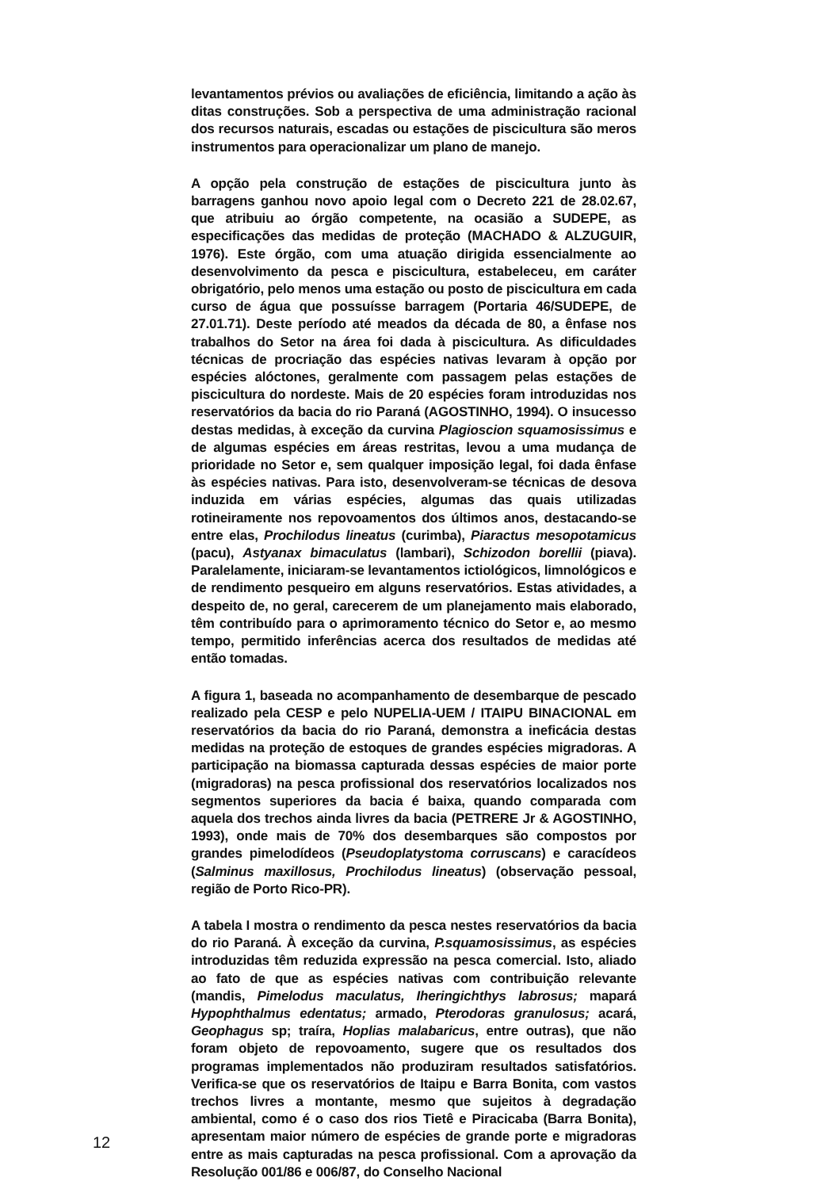levantamentos prévios ou avaliações de eficiência, limitando a ação às ditas construções. Sob a perspectiva de uma administração racional dos recursos naturais, escadas ou estações de piscicultura são meros instrumentos para operacionalizar um plano de manejo.
A opção pela construção de estações de piscicultura junto às barragens ganhou novo apoio legal com o Decreto 221 de 28.02.67, que atribuiu ao órgão competente, na ocasião a SUDEPE, as especificações das medidas de proteção (MACHADO & ALZUGUIR, 1976). Este órgão, com uma atuação dirigida essencialmente ao desenvolvimento da pesca e piscicultura, estabeleceu, em caráter obrigatório, pelo menos uma estação ou posto de piscicultura em cada curso de água que possuísse barragem (Portaria 46/SUDEPE, de 27.01.71). Deste período até meados da década de 80, a ênfase nos trabalhos do Setor na área foi dada à piscicultura. As dificuldades técnicas de procriação das espécies nativas levaram à opção por espécies alóctones, geralmente com passagem pelas estações de piscicultura do nordeste. Mais de 20 espécies foram introduzidas nos reservatórios da bacia do rio Paraná (AGOSTINHO, 1994). O insucesso destas medidas, à exceção da curvina Plagioscion squamosissimus e de algumas espécies em áreas restritas, levou a uma mudança de prioridade no Setor e, sem qualquer imposição legal, foi dada ênfase às espécies nativas. Para isto, desenvolveram-se técnicas de desova induzida em várias espécies, algumas das quais utilizadas rotineiramente nos repovoamentos dos últimos anos, destacando-se entre elas, Prochilodus lineatus (curimba), Piaractus mesopotamicus (pacu), Astyanax bimaculatus (lambari), Schizodon borellii (piava). Paralelamente, iniciaram-se levantamentos ictiológicos, limnológicos e de rendimento pesqueiro em alguns reservatórios. Estas atividades, a despeito de, no geral, carecerem de um planejamento mais elaborado, têm contribuído para o aprimoramento técnico do Setor e, ao mesmo tempo, permitido inferências acerca dos resultados de medidas até então tomadas.
A figura 1, baseada no acompanhamento de desembarque de pescado realizado pela CESP e pelo NUPELIA-UEM / ITAIPU BINACIONAL em reservatórios da bacia do rio Paraná, demonstra a ineficácia destas medidas na proteção de estoques de grandes espécies migradoras. A participação na biomassa capturada dessas espécies de maior porte (migradoras) na pesca profissional dos reservatórios localizados nos segmentos superiores da bacia é baixa, quando comparada com aquela dos trechos ainda livres da bacia (PETRERE Jr & AGOSTINHO, 1993), onde mais de 70% dos desembarques são compostos por grandes pimelodídeos (Pseudoplatystoma corruscans) e caracídeos (Salminus maxillosus, Prochilodus lineatus) (observação pessoal, região de Porto Rico-PR).
A tabela I mostra o rendimento da pesca nestes reservatórios da bacia do rio Paraná. À exceção da curvina, P.squamosissimus, as espécies introduzidas têm reduzida expressão na pesca comercial. Isto, aliado ao fato de que as espécies nativas com contribuição relevante (mandis, Pimelodus maculatus, Iheringichthys labrosus; mapará Hypophthalmus edentatus; armado, Pterodoras granulosus; acará, Geophagus sp; traíra, Hoplias malabaricus, entre outras), que não foram objeto de repovoamento, sugere que os resultados dos programas implementados não produziram resultados satisfatórios. Verifica-se que os reservatórios de Itaipu e Barra Bonita, com vastos trechos livres a montante, mesmo que sujeitos à degradação ambiental, como é o caso dos rios Tietê e Piracicaba (Barra Bonita), apresentam maior número de espécies de grande porte e migradoras entre as mais capturadas na pesca profissional. Com a aprovação da Resolução 001/86 e 006/87, do Conselho Nacional
12